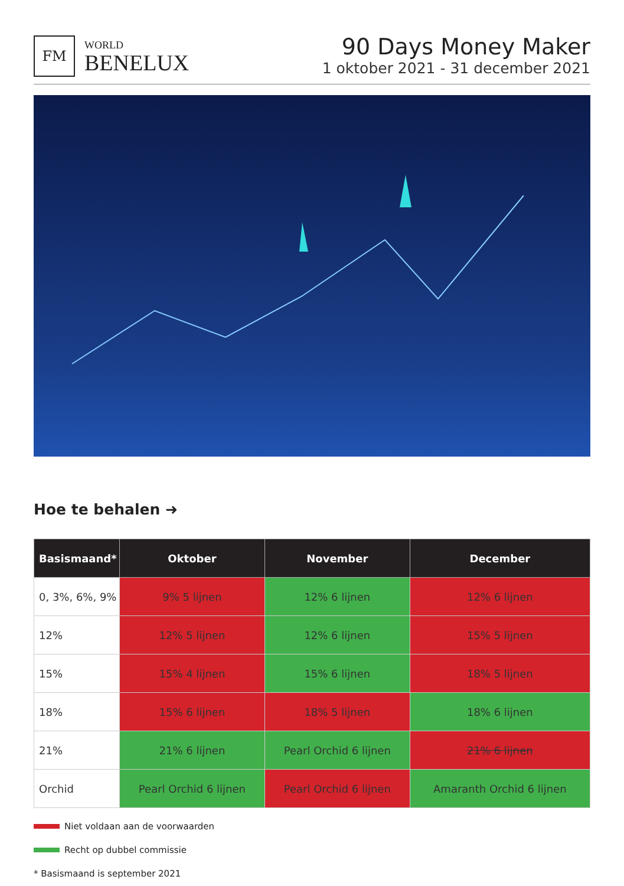FM
WORLD
BENELUX
90 Days Money Maker
1 oktober 2021 - 31 december 2021
Hoe te behalen ➜
| Basismaand* | Oktober | November | December |
| --- | --- | --- | --- |
| 0, 3%, 6%, 9% | 9% 5 lijnen | 12% 6 lijnen | 12% 6 lijnen |
| 12% | 12% 5 lijnen | 12% 6 lijnen | 15% 5 lijnen |
| 15% | 15% 4 lijnen | 15% 6 lijnen | 18% 5 lijnen |
| 18% | 15% 6 lijnen | 18% 5 lijnen | 18% 6 lijnen |
| 21% | 21% 6 lijnen | Pearl Orchid 6 lijnen | 21% 6 lijnen |
| Orchid | Pearl Orchid 6 lijnen | Pearl Orchid 6 lijnen | Amaranth Orchid 6 lijnen |
Niet voldaan aan de voorwaarden
Recht op dubbel commissie
* Basismaand is september 2021